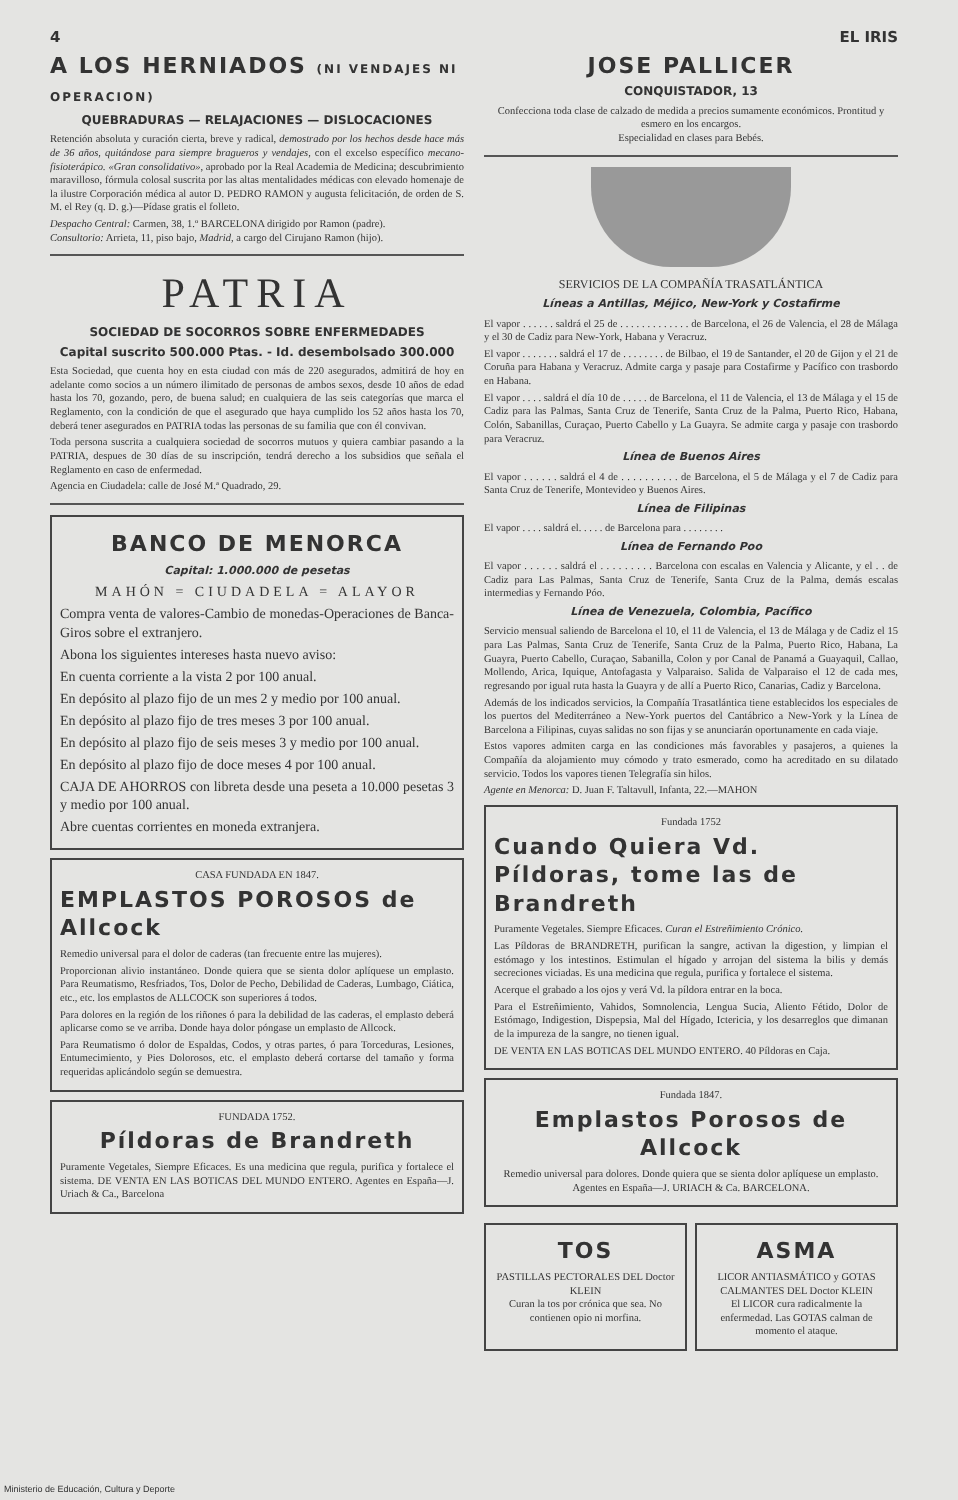4 EL IRIS
A LOS HERNIADOS (NI VENDAJES NI OPERACION)
QUEBRADURAS — RELAJACIONES — DISLOCACIONES
Retención absoluta y curación cierta, breve y radical, demostrado por los hechos desde hace más de 36 años, quitándose para siempre bragueros y vendajes, con el excelso específico mecano-fisioterápico. «Gran consolidativo», aprobado por la Real Academia de Medicina; descubrimiento maravilloso, fórmula colosal suscrita por las altas mentalidades médicas con elevado homenaje de la ilustre Corporación médica al autor D. PEDRO RAMON y augusta felicitación, de orden de S. M. el Rey (q. D. g.)—Pídase gratis el folleto.
Despacho Central: Carmen, 38, 1.º BARCELONA dirigido por Ramon (padre).
Consultorio: Arrieta, 11, piso bajo, Madrid, a cargo del Cirujano Ramon (hijo).
PATRIA
SOCIEDAD DE SOCORROS SOBRE ENFERMEDADES
Capital suscrito 500.000 Ptas. - Id. desembolsado 300.000
Esta Sociedad, que cuenta hoy en esta ciudad con más de 220 asegurados, admitirá de hoy en adelante como socios a un número ilimitado de personas de ambos sexos, desde 10 años de edad hasta los 70, gozando, pero, de buena salud; en cualquiera de las seis categorías que marca el Reglamento, con la condición de que el asegurado que haya cumplido los 52 años hasta los 70, deberá tener asegurados en PATRIA todas las personas de su familia que con él convivan.
Toda persona suscrita a cualquiera sociedad de socorros mutuos y quiera cambiar pasando a la PATRIA, despues de 30 días de su inscripción, tendrá derecho a los subsidios que señala el Reglamento en caso de enfermedad.
Agencia en Ciudadela: calle de José M.ª Quadrado, 29.
BANCO DE MENORCA
Capital: 1.000.000 de pesetas
MAHÓN = CIUDADELA = ALAYOR
Compra venta de valores-Cambio de monedas-Operaciones de Banca-Giros sobre el extranjero.
Abona los siguientes intereses hasta nuevo aviso:
En cuenta corriente a la vista 2 por 100 anual.
En depósito al plazo fijo de un mes 2 y medio por 100 anual.
En depósito al plazo fijo de tres meses 3 por 100 anual.
En depósito al plazo fijo de seis meses 3 y medio por 100 anual.
En depósito al plazo fijo de doce meses 4 por 100 anual.
CAJA DE AHORROS con libreta desde una peseta a 10.000 pesetas 3 y medio por 100 anual.
Abre cuentas corrientes en moneda extranjera.
CASA FUNDADA EN 1847.
EMPLASTOS POROSOS de Allcock
Remedio universal para el dolor de caderas (tan frecuente entre las mujeres).
Proporcionan alivio instantáneo. Donde quiera que se sienta dolor aplíquese un emplasto. Para Reumatismo, Resfriados, Tos, Dolor de Pecho, Debilidad de Caderas, Lumbago, Ciática, etc., etc. los emplastos de ALLCOCK son superiores á todos.
Para dolores en la región de los riñones ó para la debilidad de las caderas, el emplasto deberá aplicarse como se ve arriba. Donde haya dolor póngase un emplasto de Allcock.
Para Reumatismo ó dolor de Espaldas, Codos, y otras partes, ó para Torceduras, Lesiones, Entumecimiento, y Pies Dolorosos, etc. el emplasto deberá cortarse del tamaño y forma requeridas aplicándolo según se demuestra.
FUNDADA 1752.
Píldoras de Brandreth
Puramente Vegetales, Siempre Eficaces. Es una medicina que regula, purifica y fortalece el sistema. DE VENTA EN LAS BOTICAS DEL MUNDO ENTERO. Agentes en España—J. Uriach & Ca., Barcelona
JOSE PALLICER
CONQUISTADOR, 13
Confecciona toda clase de calzado de medida a precios sumamente económicos. Prontitud y esmero en los encargos.
Especialidad en clases para Bebés.
SERVICIOS DE LA COMPAÑÍA TRASATLÁNTICA
Líneas a Antillas, Méjico, New-York y Costafirme
El vapor . . . . . . saldrá el 25 de . . . . . . . . . . . . . de Barcelona, el 26 de Valencia, el 28 de Málaga y el 30 de Cadiz para New-York, Habana y Veracruz.
El vapor . . . . . . . saldrá el 17 de . . . . . . . . de Bilbao, el 19 de Santander, el 20 de Gijon y el 21 de Coruña para Habana y Veracruz. Admite carga y pasaje para Costafirme y Pacífico con trasbordo en Habana.
El vapor . . . . saldrá el día 10 de . . . . . de Barcelona, el 11 de Valencia, el 13 de Málaga y el 15 de Cadiz para las Palmas, Santa Cruz de Tenerife, Santa Cruz de la Palma, Puerto Rico, Habana, Colón, Sabanillas, Curaçao, Puerto Cabello y La Guayra. Se admite carga y pasaje con trasbordo para Veracruz.
Línea de Buenos Aires
El vapor . . . . . . saldrá el 4 de . . . . . . . . . . de Barcelona, el 5 de Málaga y el 7 de Cadiz para Santa Cruz de Tenerife, Montevideo y Buenos Aires.
Línea de Filipinas
El vapor . . . . saldrá el. . . . . de Barcelona para . . . . . . . .
Línea de Fernando Poo
El vapor . . . . . . saldrá el . . . . . . . . . Barcelona con escalas en Valencia y Alicante, y el . . de Cadiz para Las Palmas, Santa Cruz de Tenerife, Santa Cruz de la Palma, demás escalas intermedias y Fernando Póo.
Línea de Venezuela, Colombia, Pacífico
Servicio mensual saliendo de Barcelona el 10, el 11 de Valencia, el 13 de Málaga y de Cadiz el 15 para Las Palmas, Santa Cruz de Tenerife, Santa Cruz de la Palma, Puerto Rico, Habana, La Guayra, Puerto Cabello, Curaçao, Sabanilla, Colon y por Canal de Panamá a Guayaquil, Callao, Mollendo, Arica, Iquique, Antofagasta y Valparaiso. Salida de Valparaiso el 12 de cada mes, regresando por igual ruta hasta la Guayra y de allí a Puerto Rico, Canarias, Cadiz y Barcelona.
Además de los indicados servicios, la Compañía Trasatlántica tiene establecidos los especiales de los puertos del Mediterráneo a New-York puertos del Cantábrico a New-York y la Línea de Barcelona a Filipinas, cuyas salidas no son fijas y se anunciarán oportunamente en cada viaje.
Estos vapores admiten carga en las condiciones más favorables y pasajeros, a quienes la Compañía da alojamiento muy cómodo y trato esmerado, como ha acreditado en su dilatado servicio. Todos los vapores tienen Telegrafía sin hilos.
Agente en Menorca: D. Juan F. Taltavull, Infanta, 22.—MAHON
Fundada 1752
Cuando Quiera Vd. Píldoras, tome las de Brandreth
Puramente Vegetales. Siempre Eficaces. Curan el Estreñimiento Crónico.
Las Píldoras de BRANDRETH, purifican la sangre, activan la digestion, y limpian el estómago y los intestinos. Estimulan el hígado y arrojan del sistema la bilis y demás secreciones viciadas. Es una medicina que regula, purifica y fortalece el sistema.
Acerque el grabado a los ojos y verá Vd. la píldora entrar en la boca.
Para el Estreñimiento, Vahidos, Somnolencia, Lengua Sucia, Aliento Fétido, Dolor de Estómago, Indigestion, Dispepsia, Mal del Hígado, Ictericia, y los desarreglos que dimanan de la impureza de la sangre, no tienen igual.
DE VENTA EN LAS BOTICAS DEL MUNDO ENTERO. 40 Píldoras en Caja.
Fundada 1847.
Emplastos Porosos de Allcock
Remedio universal para dolores. Donde quiera que se sienta dolor aplíquese un emplasto. Agentes en España—J. URIACH & Ca. BARCELONA.
TOS
PASTILLAS PECTORALES DEL Doctor KLEIN
Curan la tos por crónica que sea. No contienen opio ni morfina.
ASMA
LICOR ANTIASMÁTICO y GOTAS CALMANTES DEL Doctor KLEIN
El LICOR cura radicalmente la enfermedad. Las GOTAS calman de momento el ataque.
Ministerio de Educación, Cultura y Deporte